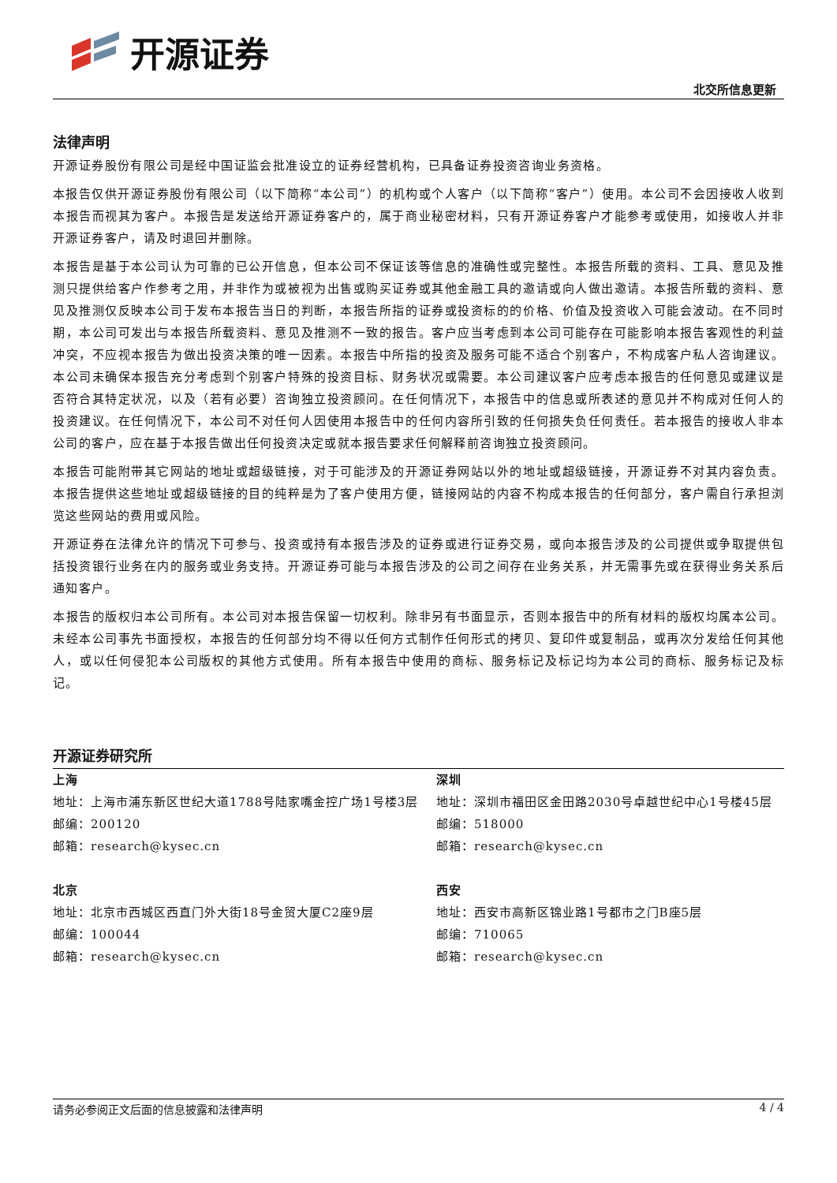开源证券
北交所信息更新
法律声明
开源证券股份有限公司是经中国证监会批准设立的证券经营机构，已具备证券投资咨询业务资格。
本报告仅供开源证券股份有限公司（以下简称“本公司”）的机构或个人客户（以下简称“客户”）使用。本公司不会因接收人收到本报告而视其为客户。本报告是发送给开源证券客户的，属于商业秘密材料，只有开源证券客户才能参考或使用，如接收人并非开源证券客户，请及时退回并删除。
本报告是基于本公司认为可靠的已公开信息，但本公司不保证该等信息的准确性或完整性。本报告所载的资料、工具、意见及推测只提供给客户作参考之用，并非作为或被视为出售或购买证券或其他金融工具的邀请或向人做出邀请。本报告所载的资料、意见及推测仅反映本公司于发布本报告当日的判断，本报告所指的证券或投资标的的价格、价值及投资收入可能会波动。在不同时期，本公司可发出与本报告所载资料、意见及推测不一致的报告。客户应当考虑到本公司可能存在可能影响本报告客观性的利益冲突，不应视本报告为做出投资决策的唯一因素。本报告中所指的投资及服务可能不适合个别客户，不构成客户私人咨询建议。本公司未确保本报告充分考虑到个别客户特殊的投资目标、财务状况或需要。本公司建议客户应考虑本报告的任何意见或建议是否符合其特定状况，以及（若有必要）咨询独立投资顾问。在任何情况下，本报告中的信息或所表述的意见并不构成对任何人的投资建议。在任何情况下，本公司不对任何人因使用本报告中的任何内容所引致的任何损失负任何责任。若本报告的接收人非本公司的客户，应在基于本报告做出任何投资决定或就本报告要求任何解释前咨询独立投资顾问。
本报告可能附带其它网站的地址或超级链接，对于可能涉及的开源证券网站以外的地址或超级链接，开源证券不对其内容负责。本报告提供这些地址或超级链接的目的纯粹是为了客户使用方便，链接网站的内容不构成本报告的任何部分，客户需自行承担浏览这些网站的费用或风险。
开源证券在法律允许的情况下可参与、投资或持有本报告涉及的证券或进行证券交易，或向本报告涉及的公司提供或争取提供包括投资银行业务在内的服务或业务支持。开源证券可能与本报告涉及的公司之间存在业务关系，并无需事先或在获得业务关系后通知客户。
本报告的版权归本公司所有。本公司对本报告保留一切权利。除非另有书面显示，否则本报告中的所有材料的版权均属本公司。未经本公司事先书面授权，本报告的任何部分均不得以任何方式制作任何形式的拷贝、复印件或复制品，或再次分发给任何其他人，或以任何侵犯本公司版权的其他方式使用。所有本报告中使用的商标、服务标记及标记均为本公司的商标、服务标记及标记。
开源证券研究所
上海
地址：上海市浦东新区世纪大道1788号陆家嘴金控广场1号楼3层
邮编：200120
邮箱：research@kysec.cn
深圳
地址：深圳市福田区金田路2030号卓越世纪中心1号楼45层
邮编：518000
邮箱：research@kysec.cn
北京
地址：北京市西城区西直门外大街18号金贸大厦C2座9层
邮编：100044
邮箱：research@kysec.cn
西安
地址：西安市高新区锦业路1号都市之门B座5层
邮编：710065
邮箱：research@kysec.cn
请务必参阅正文后面的信息披露和法律声明 4 / 4